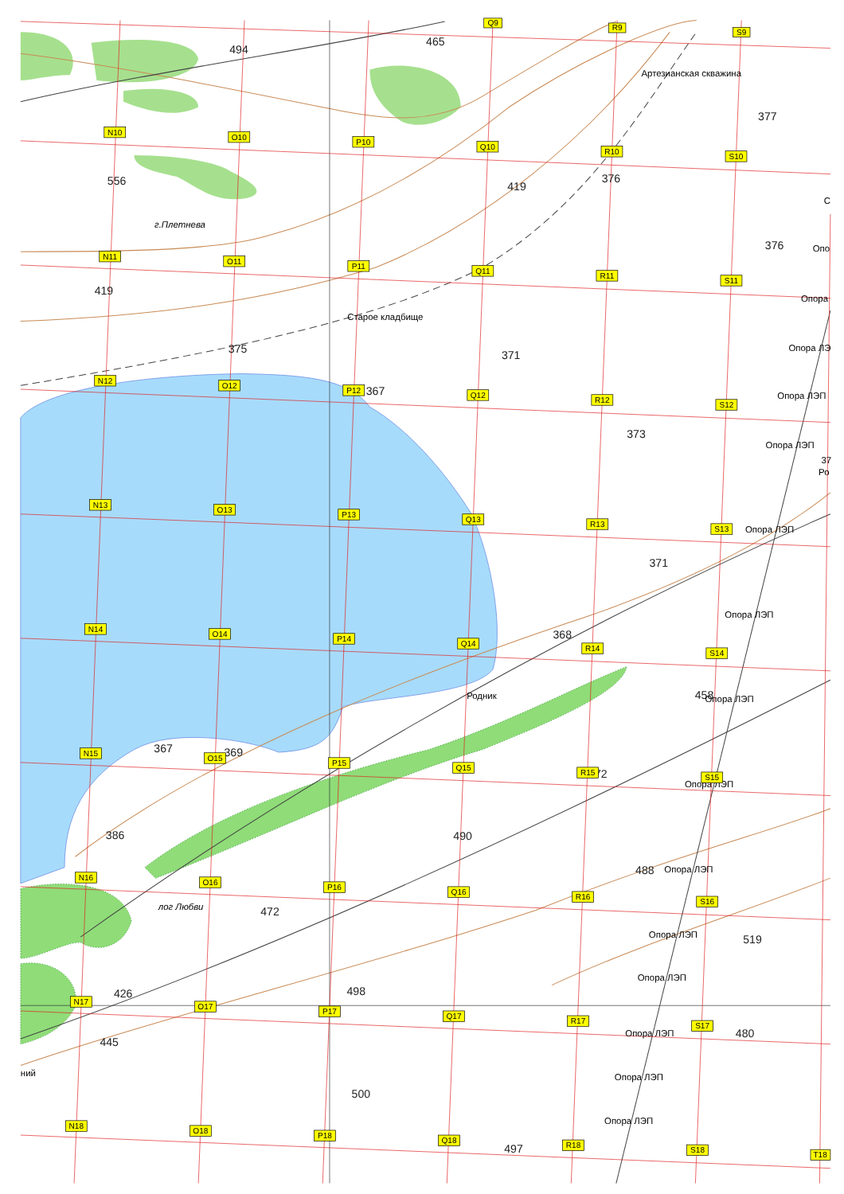494
465
Артезианская скважина
377
556
419
376
С
г.Плетнева
376
Опо
419
Опора
Старое кладбище
375
371
Опора ЛЭ
367
Опора ЛЭП
373
Опора ЛЭП
37
Ро
Опора ЛЭП
371
Опора ЛЭП
368
Родник
458
Опора ЛЭП
367
369
72
Опора ЛЭП
386
490
488
Опора ЛЭП
472
Опора ЛЭП
519
лог Любви
Опора ЛЭП
426
498
Опора ЛЭП
480
445
ний
Опора ЛЭП
500
Опора ЛЭП
497
Q9
R9
S9
N10
O10
P10
Q10
R10
S10
N11
O11
P11
Q11
R11
S11
N12
O12
P12
Q12
R12
S12
N13
O13
P13
Q13
R13
S13
N14
O14
P14
Q14
R14
S14
N15
O15
P15
Q15
R15
S15
N16
O16
P16
Q16
R16
S16
N17
O17
P17
Q17
R17
S17
N18
O18
P18
Q18
R18
S18
T18